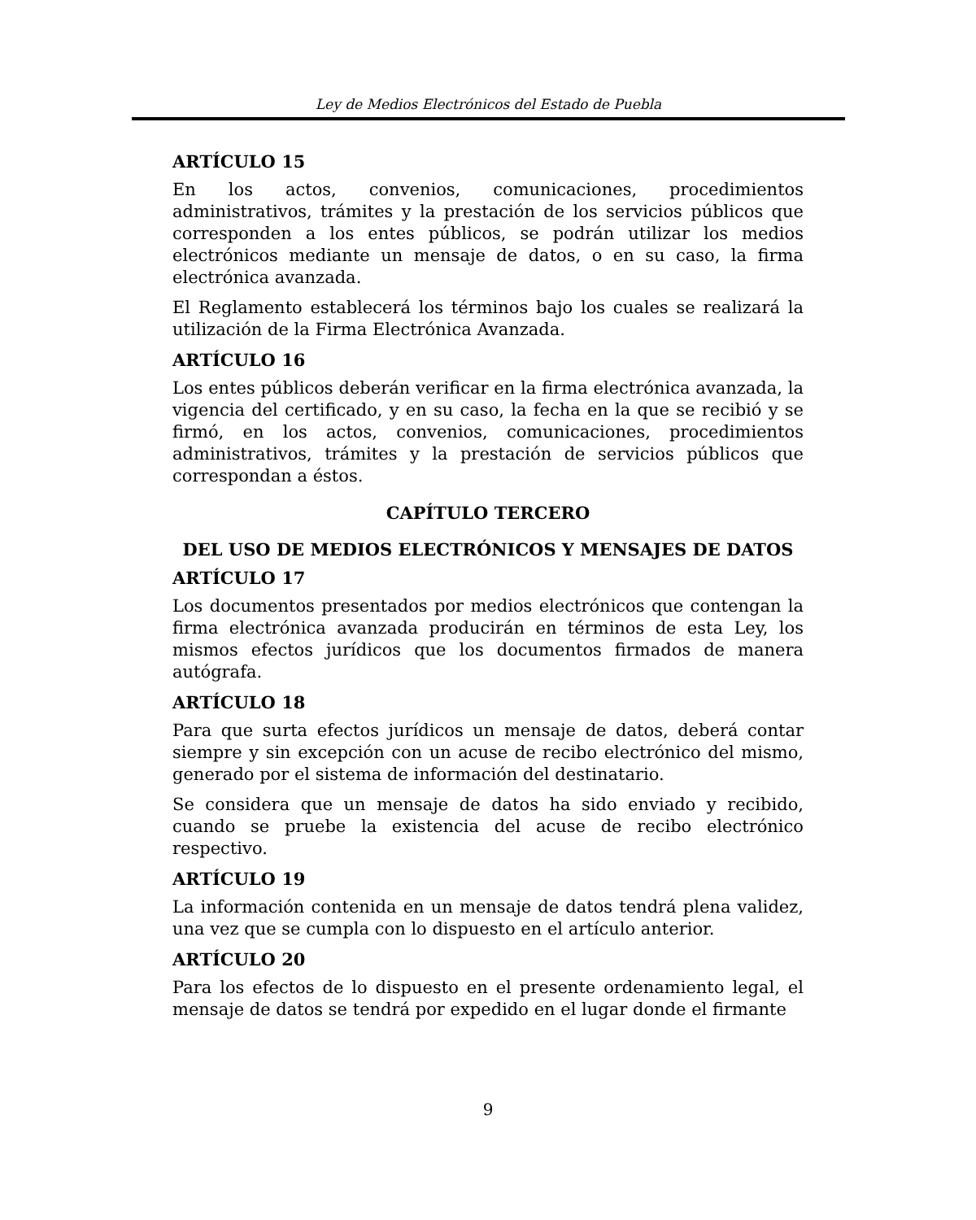Ley de Medios Electrónicos del Estado de Puebla
ARTÍCULO 15
En los actos, convenios, comunicaciones, procedimientos administrativos, trámites y la prestación de los servicios públicos que corresponden a los entes públicos, se podrán utilizar los medios electrónicos mediante un mensaje de datos, o en su caso, la firma electrónica avanzada.
El Reglamento establecerá los términos bajo los cuales se realizará la utilización de la Firma Electrónica Avanzada.
ARTÍCULO 16
Los entes públicos deberán verificar en la firma electrónica avanzada, la vigencia del certificado, y en su caso, la fecha en la que se recibió y se firmó, en los actos, convenios, comunicaciones, procedimientos administrativos, trámites y la prestación de servicios públicos que correspondan a éstos.
CAPÍTULO TERCERO
DEL USO DE MEDIOS ELECTRÓNICOS Y MENSAJES DE DATOS
ARTÍCULO 17
Los documentos presentados por medios electrónicos que contengan la firma electrónica avanzada producirán en términos de esta Ley, los mismos efectos jurídicos que los documentos firmados de manera autógrafa.
ARTÍCULO 18
Para que surta efectos jurídicos un mensaje de datos, deberá contar siempre y sin excepción con un acuse de recibo electrónico del mismo, generado por el sistema de información del destinatario.
Se considera que un mensaje de datos ha sido enviado y recibido, cuando se pruebe la existencia del acuse de recibo electrónico respectivo.
ARTÍCULO 19
La información contenida en un mensaje de datos tendrá plena validez, una vez que se cumpla con lo dispuesto en el artículo anterior.
ARTÍCULO 20
Para los efectos de lo dispuesto en el presente ordenamiento legal, el mensaje de datos se tendrá por expedido en el lugar donde el firmante
9